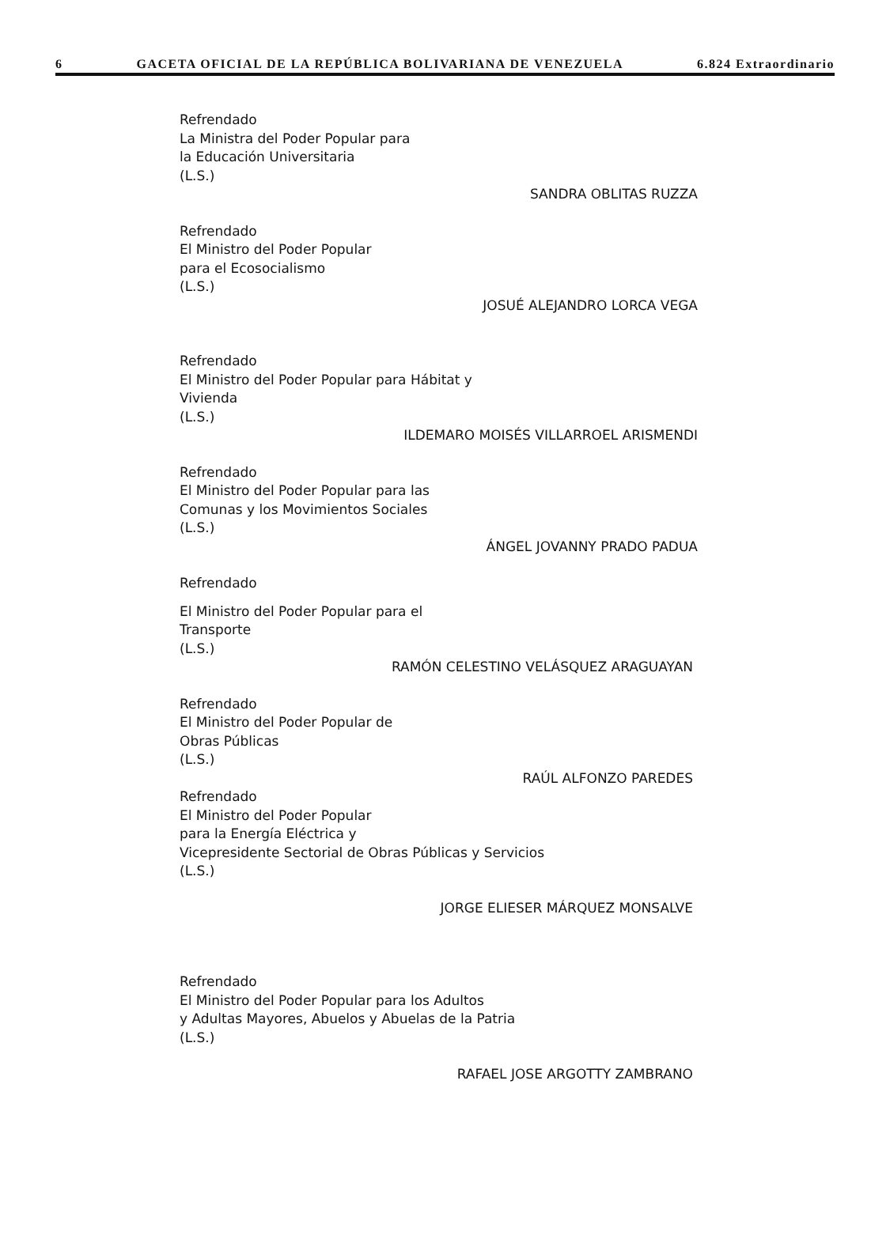6 GACETA OFICIAL DE LA REPÚBLICA BOLIVARIANA DE VENEZUELA 6.824 Extraordinario
Refrendado
La Ministra del Poder Popular para
la Educación Universitaria
(L.S.)
SANDRA OBLITAS RUZZA
Refrendado
El Ministro del Poder Popular
para el Ecosocialismo
(L.S.)
JOSUÉ ALEJANDRO LORCA VEGA
Refrendado
El Ministro del Poder Popular para Hábitat y
Vivienda
(L.S.)
ILDEMARO MOISÉS VILLARROEL ARISMENDI
Refrendado
El Ministro del Poder Popular para las
Comunas y los Movimientos Sociales
(L.S.)
ÁNGEL JOVANNY PRADO PADUA
Refrendado
El Ministro del Poder Popular para el
Transporte
(L.S.)
RAMÓN CELESTINO VELÁSQUEZ ARAGUAYAN
Refrendado
El Ministro del Poder Popular de
Obras Públicas
(L.S.)
RAÚL ALFONZO PAREDES
Refrendado
El Ministro del Poder Popular
para la Energía Eléctrica y
Vicepresidente Sectorial de Obras Públicas y Servicios
(L.S.)
JORGE ELIESER MÁRQUEZ MONSALVE
Refrendado
El Ministro del Poder Popular para los Adultos
y Adultas Mayores, Abuelos y Abuelas de la Patria
(L.S.)
RAFAEL JOSE ARGOTTY ZAMBRANO